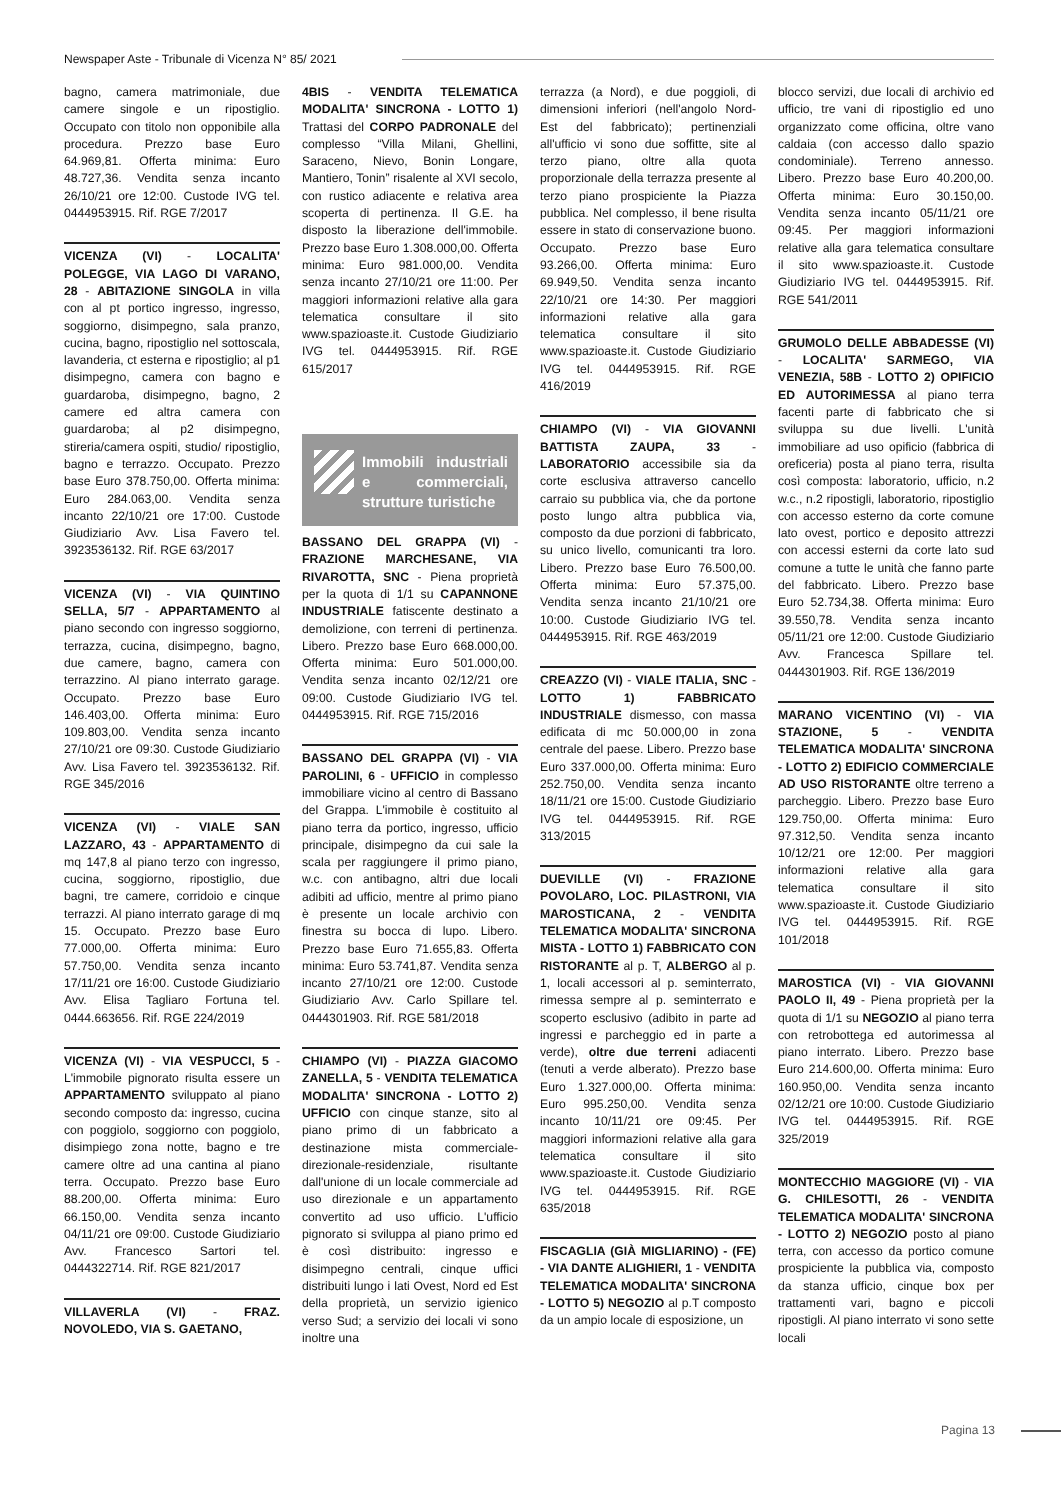Newspaper Aste - Tribunale di Vicenza N° 85/ 2021
bagno, camera matrimoniale, due camere singole e un ripostiglio. Occupato con titolo non opponibile alla procedura. Prezzo base Euro 64.969,81. Offerta minima: Euro 48.727,36. Vendita senza incanto 26/10/21 ore 12:00. Custode IVG tel. 0444953915. Rif. RGE 7/2017
VICENZA (VI) - LOCALITA' POLEGGE, VIA LAGO DI VARANO, 28 - ABITAZIONE SINGOLA in villa con al pt portico ingresso, ingresso, soggiorno, disimpegno, sala pranzo, cucina, bagno, ripostiglio nel sottoscala, lavanderia, ct esterna e ripostiglio; al p1 disimpegno, camera con bagno e guardaroba, disimpegno, bagno, 2 camere ed altra camera con guardaroba; al p2 disimpegno, stireria/camera ospiti, studio/ ripostiglio, bagno e terrazzo. Occupato. Prezzo base Euro 378.750,00. Offerta minima: Euro 284.063,00. Vendita senza incanto 22/10/21 ore 17:00. Custode Giudiziario Avv. Lisa Favero tel. 3923536132. Rif. RGE 63/2017
VICENZA (VI) - VIA QUINTINO SELLA, 5/7 - APPARTAMENTO al piano secondo con ingresso soggiorno, terrazza, cucina, disimpegno, bagno, due camere, bagno, camera con terrazzino. Al piano interrato garage. Occupato. Prezzo base Euro 146.403,00. Offerta minima: Euro 109.803,00. Vendita senza incanto 27/10/21 ore 09:30. Custode Giudiziario Avv. Lisa Favero tel. 3923536132. Rif. RGE 345/2016
VICENZA (VI) - VIALE SAN LAZZARO, 43 - APPARTAMENTO di mq 147,8 al piano terzo con ingresso, cucina, soggiorno, ripostiglio, due bagni, tre camere, corridoio e cinque terrazzi. Al piano interrato garage di mq 15. Occupato. Prezzo base Euro 77.000,00. Offerta minima: Euro 57.750,00. Vendita senza incanto 17/11/21 ore 16:00. Custode Giudiziario Avv. Elisa Tagliaro Fortuna tel. 0444.663656. Rif. RGE 224/2019
VICENZA (VI) - VIA VESPUCCI, 5 - L'immobile pignorato risulta essere un APPARTAMENTO sviluppato al piano secondo composto da: ingresso, cucina con poggiolo, soggiorno con poggiolo, disimpiego zona notte, bagno e tre camere oltre ad una cantina al piano terra. Occupato. Prezzo base Euro 88.200,00. Offerta minima: Euro 66.150,00. Vendita senza incanto 04/11/21 ore 09:00. Custode Giudiziario Avv. Francesco Sartori tel. 0444322714. Rif. RGE 821/2017
VILLAVERLA (VI) - FRAZ. NOVOLEDO, VIA S. GAETANO,
4BIS - VENDITA TELEMATICA MODALITA' SINCRONA - LOTTO 1) Trattasi del CORPO PADRONALE del complesso “Villa Milani, Ghellini, Saraceno, Nievo, Bonin Longare, Mantiero, Tonin” risalente al XVI secolo, con rustico adiacente e relativa area scoperta di pertinenza. Il G.E. ha disposto la liberazione dell'immobile. Prezzo base Euro 1.308.000,00. Offerta minima: Euro 981.000,00. Vendita senza incanto 27/10/21 ore 11:00. Per maggiori informazioni relative alla gara telematica consultare il sito www.spazioaste.it. Custode Giudiziario IVG tel. 0444953915. Rif. RGE 615/2017
Immobili industriali e commerciali, strutture turistiche
BASSANO DEL GRAPPA (VI) - FRAZIONE MARCHESANE, VIA RIVAROTTA, SNC - Piena proprietà per la quota di 1/1 su CAPANNONE INDUSTRIALE fatiscente destinato a demolizione, con terreni di pertinenza. Libero. Prezzo base Euro 668.000,00. Offerta minima: Euro 501.000,00. Vendita senza incanto 02/12/21 ore 09:00. Custode Giudiziario IVG tel. 0444953915. Rif. RGE 715/2016
BASSANO DEL GRAPPA (VI) - VIA PAROLINI, 6 - UFFICIO in complesso immobiliare vicino al centro di Bassano del Grappa. L'immobile è costituito al piano terra da portico, ingresso, ufficio principale, disimpegno da cui sale la scala per raggiungere il primo piano, w.c. con antibagno, altri due locali adibiti ad ufficio, mentre al primo piano è presente un locale archivio con finestra su bocca di lupo. Libero. Prezzo base Euro 71.655,83. Offerta minima: Euro 53.741,87. Vendita senza incanto 27/10/21 ore 12:00. Custode Giudiziario Avv. Carlo Spillare tel. 0444301903. Rif. RGE 581/2018
CHIAMPO (VI) - PIAZZA GIACOMO ZANELLA, 5 - VENDITA TELEMATICA MODALITA' SINCRONA - LOTTO 2) UFFICIO con cinque stanze, sito al piano primo di un fabbricato a destinazione mista commerciale-direzionale-residenziale, risultante dall'unione di un locale commerciale ad uso direzionale e un appartamento convertito ad uso ufficio. L'ufficio pignorato si sviluppa al piano primo ed è così distribuito: ingresso e disimpegno centrali, cinque uffici distribuiti lungo i lati Ovest, Nord ed Est della proprietà, un servizio igienico verso Sud; a servizio dei locali vi sono inoltre una
terrazza (a Nord), e due poggioli, di dimensioni inferiori (nell'angolo Nord-Est del fabbricato); pertinenziali all'ufficio vi sono due soffitte, site al terzo piano, oltre alla quota proporzionale della terrazza presente al terzo piano prospiciente la Piazza pubblica. Nel complesso, il bene risulta essere in stato di conservazione buono. Occupato. Prezzo base Euro 93.266,00. Offerta minima: Euro 69.949,50. Vendita senza incanto 22/10/21 ore 14:30. Per maggiori informazioni relative alla gara telematica consultare il sito www.spazioaste.it. Custode Giudiziario IVG tel. 0444953915. Rif. RGE 416/2019
CHIAMPO (VI) - VIA GIOVANNI BATTISTA ZAUPA, 33 - LABORATORIO accessibile sia da corte esclusiva attraverso cancello carraio su pubblica via, che da portone posto lungo altra pubblica via, composto da due porzioni di fabbricato, su unico livello, comunicanti tra loro. Libero. Prezzo base Euro 76.500,00. Offerta minima: Euro 57.375,00. Vendita senza incanto 21/10/21 ore 10:00. Custode Giudiziario IVG tel. 0444953915. Rif. RGE 463/2019
CREAZZO (VI) - VIALE ITALIA, SNC - LOTTO 1) FABBRICATO INDUSTRIALE dismesso, con massa edificata di mc 50.000,00 in zona centrale del paese. Libero. Prezzo base Euro 337.000,00. Offerta minima: Euro 252.750,00. Vendita senza incanto 18/11/21 ore 15:00. Custode Giudiziario IVG tel. 0444953915. Rif. RGE 313/2015
DUEVILLE (VI) - FRAZIONE POVOLARO, LOC. PILASTRONI, VIA MAROSTICANA, 2 - VENDITA TELEMATICA MODALITA' SINCRONA MISTA - LOTTO 1) FABBRICATO CON RISTORANTE al p. T, ALBERGO al p. 1, locali accessori al p. seminterrato, rimessa sempre al p. seminterrato e scoperto esclusivo (adibito in parte ad ingressi e parcheggio ed in parte a verde), oltre due terreni adiacenti (tenuti a verde alberato). Prezzo base Euro 1.327.000,00. Offerta minima: Euro 995.250,00. Vendita senza incanto 10/11/21 ore 09:45. Per maggiori informazioni relative alla gara telematica consultare il sito www.spazioaste.it. Custode Giudiziario IVG tel. 0444953915. Rif. RGE 635/2018
FISCAGLIA (GIÀ MIGLIARINO) - (FE) - VIA DANTE ALIGHIERI, 1 - VENDITA TELEMATICA MODALITA' SINCRONA - LOTTO 5) NEGOZIO al p.T composto da un ampio locale di esposizione, un
blocco servizi, due locali di archivio ed ufficio, tre vani di ripostiglio ed uno organizzato come officina, oltre vano caldaia (con accesso dallo spazio condominiale). Terreno annesso. Libero. Prezzo base Euro 40.200,00. Offerta minima: Euro 30.150,00. Vendita senza incanto 05/11/21 ore 09:45. Per maggiori informazioni relative alla gara telematica consultare il sito www.spazioaste.it. Custode Giudiziario IVG tel. 0444953915. Rif. RGE 541/2011
GRUMOLO DELLE ABBADESSE (VI) - LOCALITA' SARMEGO, VIA VENEZIA, 58B - LOTTO 2) OPIFICIO ED AUTORIMESSA al piano terra facenti parte di fabbricato che si sviluppa su due livelli. L'unità immobiliare ad uso opificio (fabbrica di oreficeria) posta al piano terra, risulta così composta: laboratorio, ufficio, n.2 w.c., n.2 ripostigli, laboratorio, ripostiglio con accesso esterno da corte comune lato ovest, portico e deposito attrezzi con accessi esterni da corte lato sud comune a tutte le unità che fanno parte del fabbricato. Libero. Prezzo base Euro 52.734,38. Offerta minima: Euro 39.550,78. Vendita senza incanto 05/11/21 ore 12:00. Custode Giudiziario Avv. Francesca Spillare tel. 0444301903. Rif. RGE 136/2019
MARANO VICENTINO (VI) - VIA STAZIONE, 5 - VENDITA TELEMATICA MODALITA' SINCRONA - LOTTO 2) EDIFICIO COMMERCIALE AD USO RISTORANTE oltre terreno a parcheggio. Libero. Prezzo base Euro 129.750,00. Offerta minima: Euro 97.312,50. Vendita senza incanto 10/12/21 ore 12:00. Per maggiori informazioni relative alla gara telematica consultare il sito www.spazioaste.it. Custode Giudiziario IVG tel. 0444953915. Rif. RGE 101/2018
MAROSTICA (VI) - VIA GIOVANNI PAOLO II, 49 - Piena proprietà per la quota di 1/1 su NEGOZIO al piano terra con retrobottega ed autorimessa al piano interrato. Libero. Prezzo base Euro 214.600,00. Offerta minima: Euro 160.950,00. Vendita senza incanto 02/12/21 ore 10:00. Custode Giudiziario IVG tel. 0444953915. Rif. RGE 325/2019
MONTECCHIO MAGGIORE (VI) - VIA G. CHILESOTTI, 26 - VENDITA TELEMATICA MODALITA' SINCRONA - LOTTO 2) NEGOZIO posto al piano terra, con accesso da portico comune prospiciente la pubblica via, composto da stanza ufficio, cinque box per trattamenti vari, bagno e piccoli ripostigli. Al piano interrato vi sono sette locali
Pagina 13